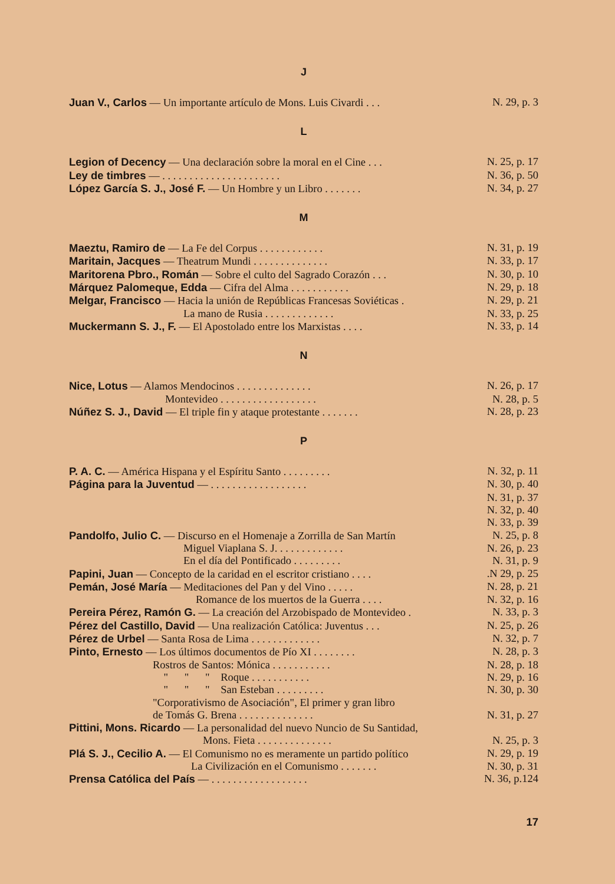J
Juan V., Carlos — Un importante artículo de Mons. Luis Civardi . . . N. 29, p. 3
L
Legion of Decency — Una declaración sobre la moral en el Cine . . . N. 25, p. 17
Ley de timbres — . . . . . . . . . . . . . . . . . . . . . . N. 36, p. 50
López García S. J., José F. — Un Hombre y un Libro . . . . . . . N. 34, p. 27
M
Maeztu, Ramiro de — La Fe del Corpus . . . . . . . . . . . . N. 31, p. 19
Maritain, Jacques — Theatrum Mundi . . . . . . . . . . . . . . N. 33, p. 17
Maritorena Pbro., Román — Sobre el culto del Sagrado Corazón . . . N. 30, p. 10
Márquez Palomeque, Edda — Cifra del Alma . . . . . . . . . . . N. 29, p. 18
Melgar, Francisco — Hacia la unión de Repúblicas Francesas Soviéticas . N. 29, p. 21
La mano de Rusia . . . . . . . . . . . . . N. 33, p. 25
Muckermann S. J., F. — El Apostolado entre los Marxistas . . . . N. 33, p. 14
N
Nice, Lotus — Alamos Mendocinos . . . . . . . . . . . . . . N. 26, p. 17
Montevideo . . . . . . . . . . . . . . . . . . N. 28, p. 5
Núñez S. J., David — El triple fin y ataque protestante . . . . . . . N. 28, p. 23
P
P. A. C. — América Hispana y el Espíritu Santo . . . . . . . . . N. 32, p. 11
Página para la Juventud — . . . . . . . . . . . . . . . . . . N. 30, p. 40
N. 31, p. 37
N. 32, p. 40
N. 33, p. 39
Pandolfo, Julio C. — Discurso en el Homenaje a Zorrilla de San Martín N. 25, p. 8
Miguel Viaplana S. J. . . . . . . . . . . . . N. 26, p. 23
En el día del Pontificado . . . . . . . . . N. 31, p. 9
Papini, Juan — Concepto de la caridad en el escritor cristiano . . . ..N 29, p. 25
Pemán, José María — Meditaciones del Pan y del Vino . . . . . N. 28, p. 21
Romance de los muertos de la Guerra . . . . N. 32, p. 16
Pereira Pérez, Ramón G. — La creación del Arzobispado de Montevideo . N. 33, p. 3
Pérez del Castillo, David — Una realización Católica: Juventus . . . N. 25, p. 26
Pérez de Urbel — Santa Rosa de Lima . . . . . . . . . . . . . N. 32, p. 7
Pinto, Ernesto — Los últimos documentos de Pío XI . . . . . . . . N. 28, p. 3
Rostros de Santos: Mónica . . . . . . . . . . . N. 28, p. 18
" " " Roque . . . . . . . . . . . N. 29, p. 16
" " " San Esteban . . . . . . . . . N. 30, p. 30
"Corporativismo de Asociación", El primer y gran libro
de Tomás G. Brena . . . . . . . . . . . . . . N. 31, p. 27
Pittini, Mons. Ricardo — La personalidad del nuevo Nuncio de Su Santidad,
Mons. Fieta . . . . . . . . . . . . . . N. 25, p. 3
Plá S. J., Cecilio A. — El Comunismo no es meramente un partido político N. 29, p. 19
La Civilización en el Comunismo . . . . . . . N. 30, p. 31
Prensa Católica del País — . . . . . . . . . . . . . . . . . . N. 36, p.124
17